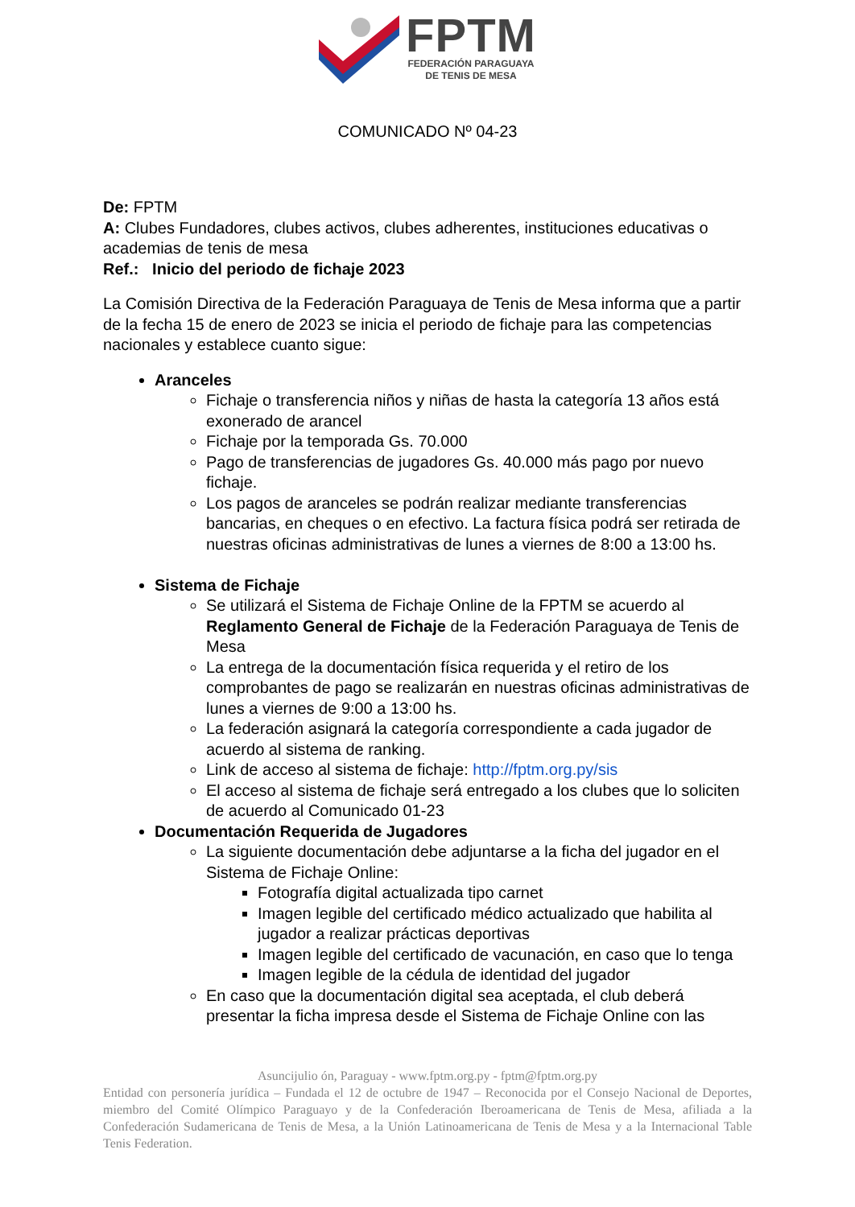FPTM
FEDERACIÓN PARAGUAYA
DE TENIS DE MESA
COMUNICADO Nº 04-23
De: FPTM
A: Clubes Fundadores, clubes activos, clubes adherentes, instituciones educativas o academias de tenis de mesa
Ref.: Inicio del periodo de fichaje 2023
La Comisión Directiva de la Federación Paraguaya de Tenis de Mesa informa que a partir de la fecha 15 de enero de 2023 se inicia el periodo de fichaje para las competencias nacionales y establece cuanto sigue:
Aranceles
Fichaje o transferencia niños y niñas de hasta la categoría 13 años está exonerado de arancel
Fichaje por la temporada Gs. 70.000
Pago de transferencias de jugadores Gs. 40.000 más pago por nuevo fichaje.
Los pagos de aranceles se podrán realizar mediante transferencias bancarias, en cheques o en efectivo. La factura física podrá ser retirada de nuestras oficinas administrativas de lunes a viernes de 8:00 a 13:00 hs.
Sistema de Fichaje
Se utilizará el Sistema de Fichaje Online de la FPTM se acuerdo al Reglamento General de Fichaje de la Federación Paraguaya de Tenis de Mesa
La entrega de la documentación física requerida y el retiro de los comprobantes de pago se realizarán en nuestras oficinas administrativas de lunes a viernes de 9:00 a 13:00 hs.
La federación asignará la categoría correspondiente a cada jugador de acuerdo al sistema de ranking.
Link de acceso al sistema de fichaje: http://fptm.org.py/sis
El acceso al sistema de fichaje será entregado a los clubes que lo soliciten de acuerdo al Comunicado 01-23
Documentación Requerida de Jugadores
La siguiente documentación debe adjuntarse a la ficha del jugador en el Sistema de Fichaje Online:
Fotografía digital actualizada tipo carnet
Imagen legible del certificado médico actualizado que habilita al jugador a realizar prácticas deportivas
Imagen legible del certificado de vacunación, en caso que lo tenga
Imagen legible de la cédula de identidad del jugador
En caso que la documentación digital sea aceptada, el club deberá presentar la ficha impresa desde el Sistema de Fichaje Online con las
Asuncijulio ón, Paraguay - www.fptm.org.py - fptm@fptm.org.py
Entidad con personería jurídica – Fundada el 12 de octubre de 1947 – Reconocida por el Consejo Nacional de Deportes, miembro del Comité Olímpico Paraguayo y de la Confederación Iberoamericana de Tenis de Mesa, afiliada a la Confederación Sudamericana de Tenis de Mesa, a la Unión Latinoamericana de Tenis de Mesa y a la Internacional Table Tenis Federation.